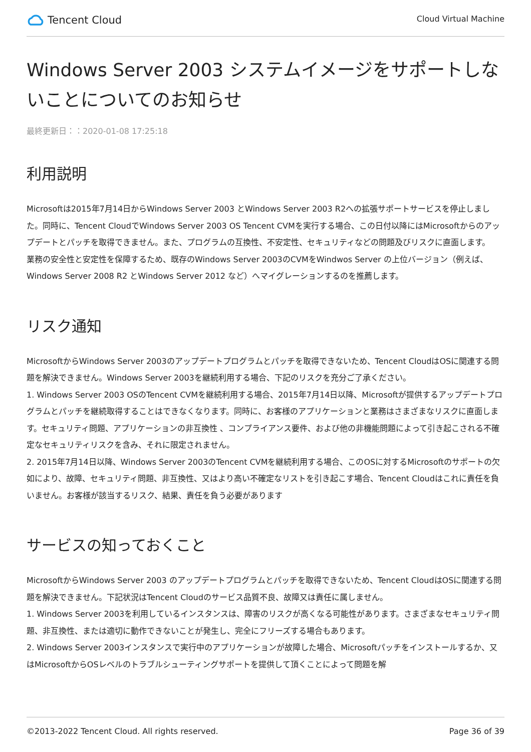Tencent Cloud
Cloud Virtual Machine
Windows Server 2003 システムイメージをサポートしないことについてのお知らせ
最終更新日：：2020-01-08 17:25:18
利用説明
Microsoftは2015年7月14日からWindows Server 2003 とWindows Server 2003 R2への拡張サポートサービスを停止しました。同時に、Tencent CloudでWindows Server 2003 OS Tencent CVMを実行する場合、この日付以降にはMicrosoftからのアップデートとパッチを取得できません。また、プログラムの互換性、不安定性、セキュリティなどの問題及びリスクに直面します。
業務の安全性と安定性を保障するため、既存のWindows Server 2003のCVMをWindwos Server の上位バージョン（例えば、Windows Server 2008 R2 とWindows Server 2012 など）へマイグレーションするのを推薦します。
リスク通知
MicrosoftからWindows Server 2003のアップデートプログラムとパッチを取得できないため、Tencent CloudはOSに関連する問題を解決できません。Windows Server 2003を継続利用する場合、下記のリスクを充分ご了承ください。
1. Windows Server 2003 OSのTencent CVMを継続利用する場合、2015年7月14日以降、Microsoftが提供するアップデートプログラムとパッチを継続取得することはできなくなります。同時に、お客様のアプリケーションと業務はさまざまなリスクに直面します。セキュリティ問題、アプリケーションの非互換性 、コンプライアンス要件、および他の非機能問題によって引き起こされる不確定なセキュリティリスクを含み、それに限定されません。
2. 2015年7月14日以降、Windows Server 2003のTencent CVMを継続利用する場合、このOSに対するMicrosoftのサポートの欠如により、故障、セキュリティ問題、非互換性、又はより高い不確定なリストを引き起こす場合、Tencent Cloudはこれに責任を負いません。お客様が該当するリスク、結果、責任を負う必要があります
サービスの知っておくこと
MicrosoftからWindows Server 2003 のアップデートプログラムとパッチを取得できないため、Tencent CloudはOSに関連する問題を解決できません。下記状況はTencent Cloudのサービス品質不良、故障又は責任に属しません。
1. Windows Server 2003を利用しているインスタンスは、障害のリスクが高くなる可能性があります。さまざまなセキュリティ問題、非互換性、または適切に動作できないことが発生し、完全にフリーズする場合もあります。
2. Windows Server 2003インスタンスで実行中のアプリケーションが故障した場合、Microsoftパッチをインストールするか、又はMicrosoftからOSレベルのトラブルシューティングサポートを提供して頂くことによって問題を解
©2013-2022 Tencent Cloud. All rights reserved. Page 36 of 39